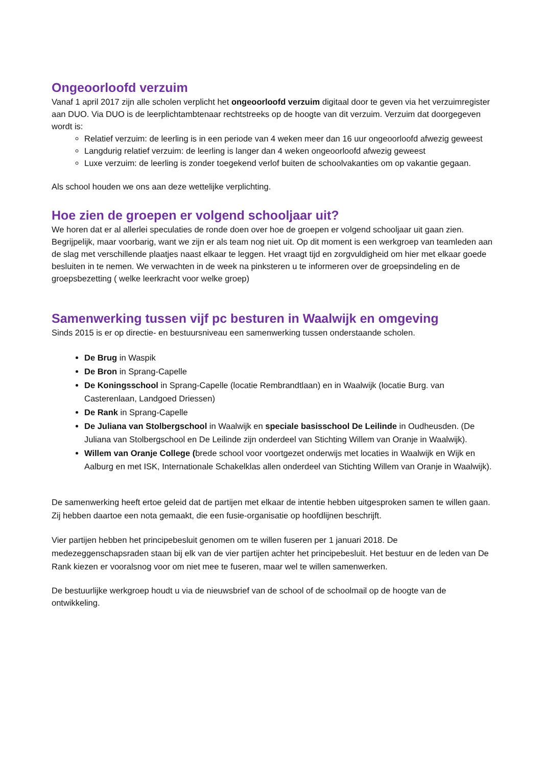Ongeoorloofd verzuim
Vanaf 1 april 2017 zijn alle scholen verplicht het ongeoorloofd verzuim digitaal door te geven via het verzuimregister aan DUO. Via DUO is de leerplichtambtenaar rechtstreeks op de hoogte van dit verzuim. Verzuim dat doorgegeven wordt is:
Relatief verzuim: de leerling is in een periode van 4 weken meer dan 16 uur ongeoorloofd afwezig geweest
Langdurig relatief verzuim: de leerling is langer dan 4 weken ongeoorloofd afwezig geweest
Luxe verzuim: de leerling is zonder toegekend verlof buiten de schoolvakanties om op vakantie gegaan.
Als school houden we ons aan deze wettelijke verplichting.
Hoe zien de groepen er volgend schooljaar uit?
We horen dat er al allerlei speculaties de ronde doen over hoe de groepen er volgend schooljaar uit gaan zien. Begrijpelijk, maar voorbarig, want we zijn er als team nog niet uit. Op dit moment is een werkgroep van teamleden aan de slag met verschillende plaatjes naast elkaar te leggen. Het vraagt tijd en zorgvuldigheid om hier met elkaar goede besluiten in te nemen. We verwachten in de week na pinksteren u te informeren over de groepsindeling en de groepsbezetting ( welke leerkracht voor welke groep)
Samenwerking tussen vijf pc besturen in Waalwijk en omgeving
Sinds 2015 is er op directie- en bestuursniveau een samenwerking tussen onderstaande scholen.
De Brug in Waspik
De Bron in Sprang-Capelle
De Koningsschool in Sprang-Capelle (locatie Rembrandtlaan) en in Waalwijk (locatie Burg. van Casterenlaan, Landgoed Driessen)
De Rank in Sprang-Capelle
De Juliana van Stolbergschool in Waalwijk en speciale basisschool De Leilinde in Oudheusden. (De Juliana van Stolbergschool en De Leilinde zijn onderdeel van Stichting Willem van Oranje in Waalwijk).
Willem van Oranje College (brede school voor voortgezet onderwijs met locaties in Waalwijk en Wijk en Aalburg en met ISK, Internationale Schakelklas allen onderdeel van Stichting Willem van Oranje in Waalwijk).
De samenwerking heeft ertoe geleid dat de partijen met elkaar de intentie hebben uitgesproken samen te willen gaan. Zij hebben daartoe een nota gemaakt, die een fusie-organisatie op hoofdlijnen beschrijft.
Vier partijen hebben het principebesluit genomen om te willen fuseren per 1 januari 2018. De medezeggenschapsraden staan bij elk van de vier partijen achter het principebesluit. Het bestuur en de leden van De Rank kiezen er vooralsnog voor om niet mee te fuseren, maar wel te willen samenwerken.
De bestuurlijke werkgroep houdt u via de nieuwsbrief van de school of de schoolmail op de hoogte van de ontwikkeling.